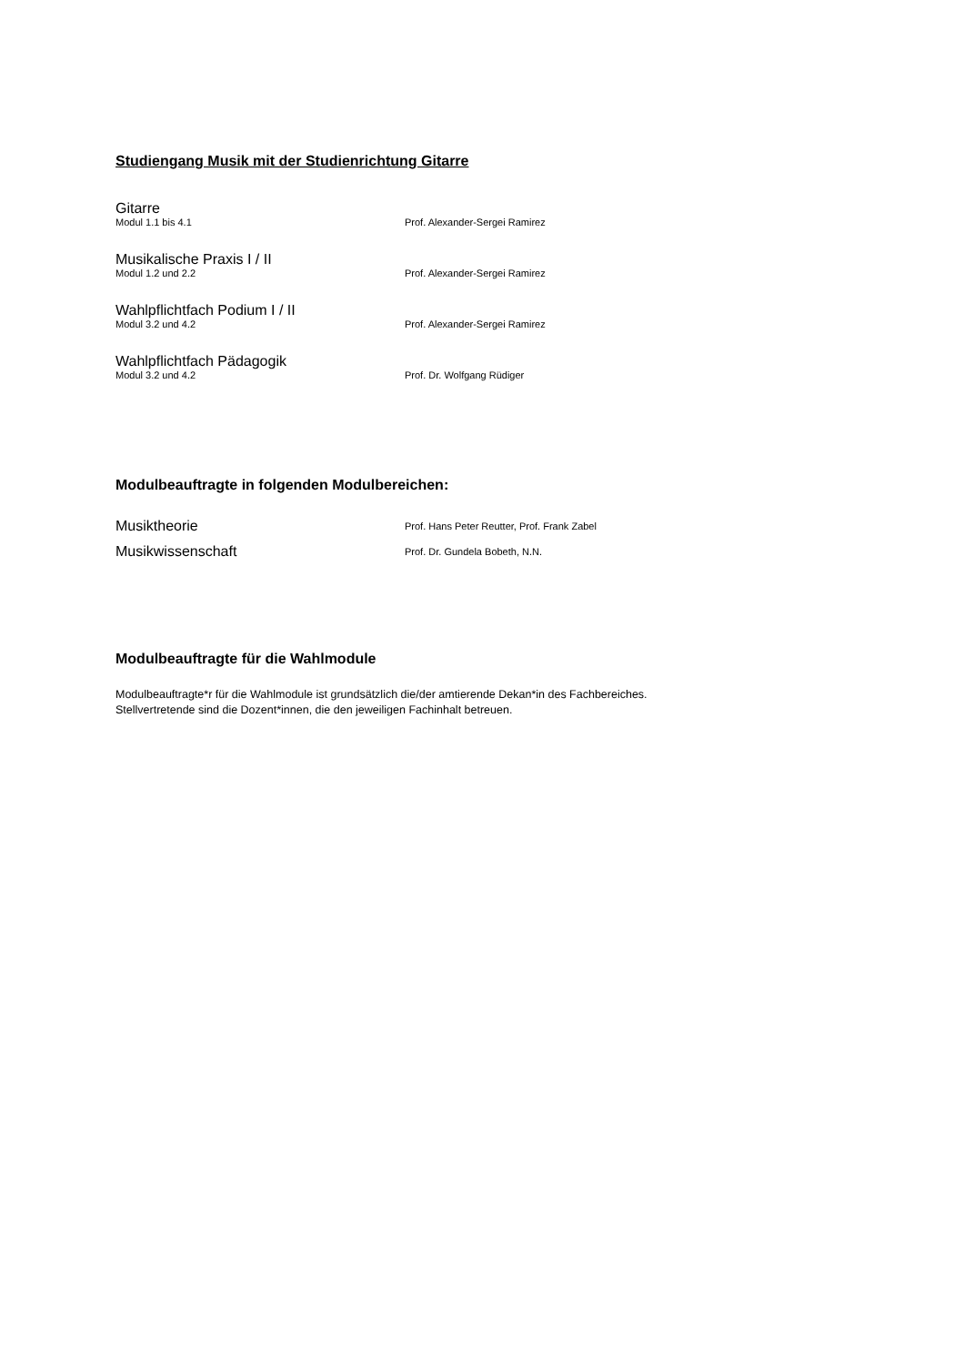Studiengang Musik mit der Studienrichtung Gitarre
Gitarre
Modul 1.1 bis 4.1 Prof. Alexander-Sergei Ramirez
Musikalische Praxis I / II
Modul 1.2 und 2.2 Prof. Alexander-Sergei Ramirez
Wahlpflichtfach Podium I / II
Modul 3.2 und 4.2 Prof. Alexander-Sergei Ramirez
Wahlpflichtfach Pädagogik
Modul 3.2 und 4.2 Prof. Dr. Wolfgang Rüdiger
Modulbeauftragte in folgenden Modulbereichen:
Musiktheorie
Prof. Hans Peter Reutter, Prof. Frank Zabel
Musikwissenschaft
Prof. Dr. Gundela Bobeth, N.N.
Modulbeauftragte für die Wahlmodule
Modulbeauftragte*r für die Wahlmodule ist grundsätzlich die/der amtierende Dekan*in des Fachbereiches.
Stellvertretende sind die Dozent*innen, die den jeweiligen Fachinhalt betreuen.